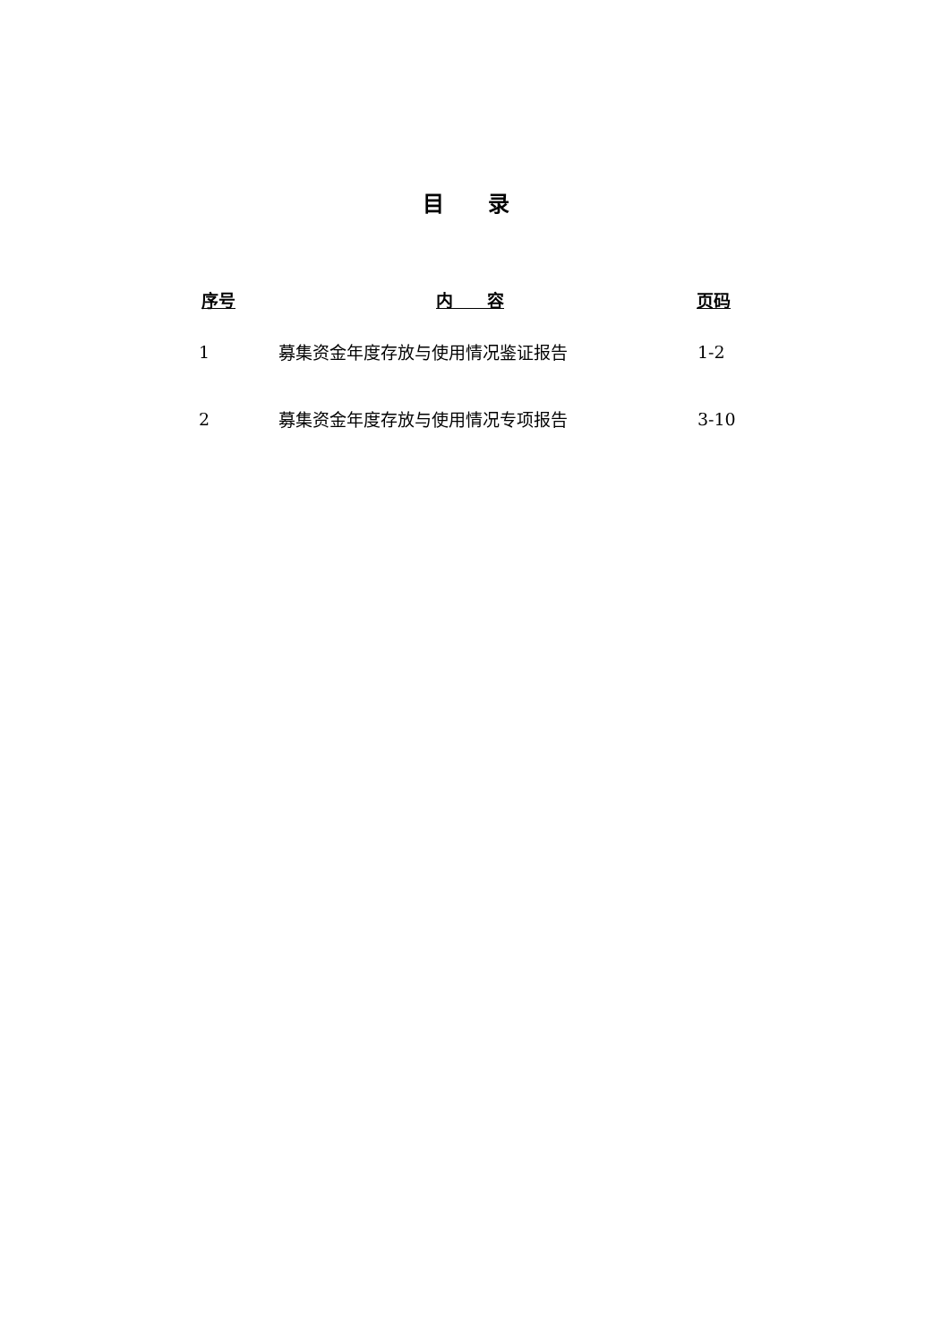目 录
| 序号 | 内 容 | 页码 |
| --- | --- | --- |
| 1 | 募集资金年度存放与使用情况鉴证报告 | 1-2 |
| 2 | 募集资金年度存放与使用情况专项报告 | 3-10 |